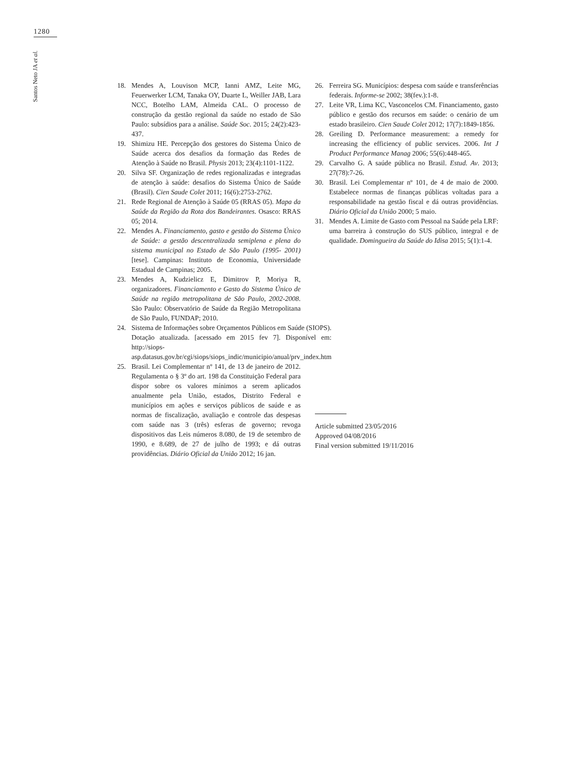1280
Santos Neto JA et al.
18. Mendes A, Louvison MCP, Ianni AMZ, Leite MG, Feuerwerker LCM, Tanaka OY, Duarte L, Weiller JAB, Lara NCC, Botelho LAM, Almeida CAL. O processo de construção da gestão regional da saúde no estado de São Paulo: subsídios para a análise. Saúde Soc. 2015; 24(2):423-437.
19. Shimizu HE. Percepção dos gestores do Sistema Único de Saúde acerca dos desafios da formação das Redes de Atenção à Saúde no Brasil. Physis 2013; 23(4):1101-1122.
20. Silva SF. Organização de redes regionalizadas e integradas de atenção à saúde: desafios do Sistema Único de Saúde (Brasil). Cien Saude Colet 2011; 16(6):2753-2762.
21. Rede Regional de Atenção à Saúde 05 (RRAS 05). Mapa da Saúde da Região da Rota dos Bandeirantes. Osasco: RRAS 05; 2014.
22. Mendes A. Financiamento, gasto e gestão do Sistema Único de Saúde: a gestão descentralizada semiplena e plena do sistema municipal no Estado de São Paulo (1995- 2001) [tese]. Campinas: Instituto de Economia, Universidade Estadual de Campinas; 2005.
23. Mendes A, Kudzielicz E, Dimitrov P, Moriya R, organizadores. Financiamento e Gasto do Sistema Único de Saúde na região metropolitana de São Paulo, 2002-2008. São Paulo: Observatório de Saúde da Região Metropolitana de São Paulo, FUNDAP; 2010.
24. Sistema de Informações sobre Orçamentos Públicos em Saúde (SIOPS). Dotação atualizada. [acessado em 2015 fev 7]. Disponível em: http://siops-asp.datasus.gov.br/cgi/siops/siops_indic/municipio/anual/prv_index.htm
25. Brasil. Lei Complementar nº 141, de 13 de janeiro de 2012. Regulamenta o § 3º do art. 198 da Constituição Federal para dispor sobre os valores mínimos a serem aplicados anualmente pela União, estados, Distrito Federal e municípios em ações e serviços públicos de saúde e as normas de fiscalização, avaliação e controle das despesas com saúde nas 3 (três) esferas de governo; revoga dispositivos das Leis números 8.080, de 19 de setembro de 1990, e 8.689, de 27 de julho de 1993; e dá outras providências. Diário Oficial da União 2012; 16 jan.
26. Ferreira SG. Municípios: despesa com saúde e transferências federais. Informe-se 2002; 38(fev.):1-8.
27. Leite VR, Lima KC, Vasconcelos CM. Financiamento, gasto público e gestão dos recursos em saúde: o cenário de um estado brasileiro. Cien Saude Colet 2012; 17(7):1849-1856.
28. Greiling D. Performance measurement: a remedy for increasing the efficiency of public services. 2006. Int J Product Performance Manag 2006; 55(6):448-465.
29. Carvalho G. A saúde pública no Brasil. Estud. Av. 2013; 27(78):7-26.
30. Brasil. Lei Complementar nº 101, de 4 de maio de 2000. Estabelece normas de finanças públicas voltadas para a responsabilidade na gestão fiscal e dá outras providências. Diário Oficial da União 2000; 5 maio.
31. Mendes A. Limite de Gasto com Pessoal na Saúde pela LRF: uma barreira à construção do SUS público, integral e de qualidade. Domingueira da Saúde do Idisa 2015; 5(1):1-4.
Article submitted 23/05/2016
Approved 04/08/2016
Final version submitted 19/11/2016